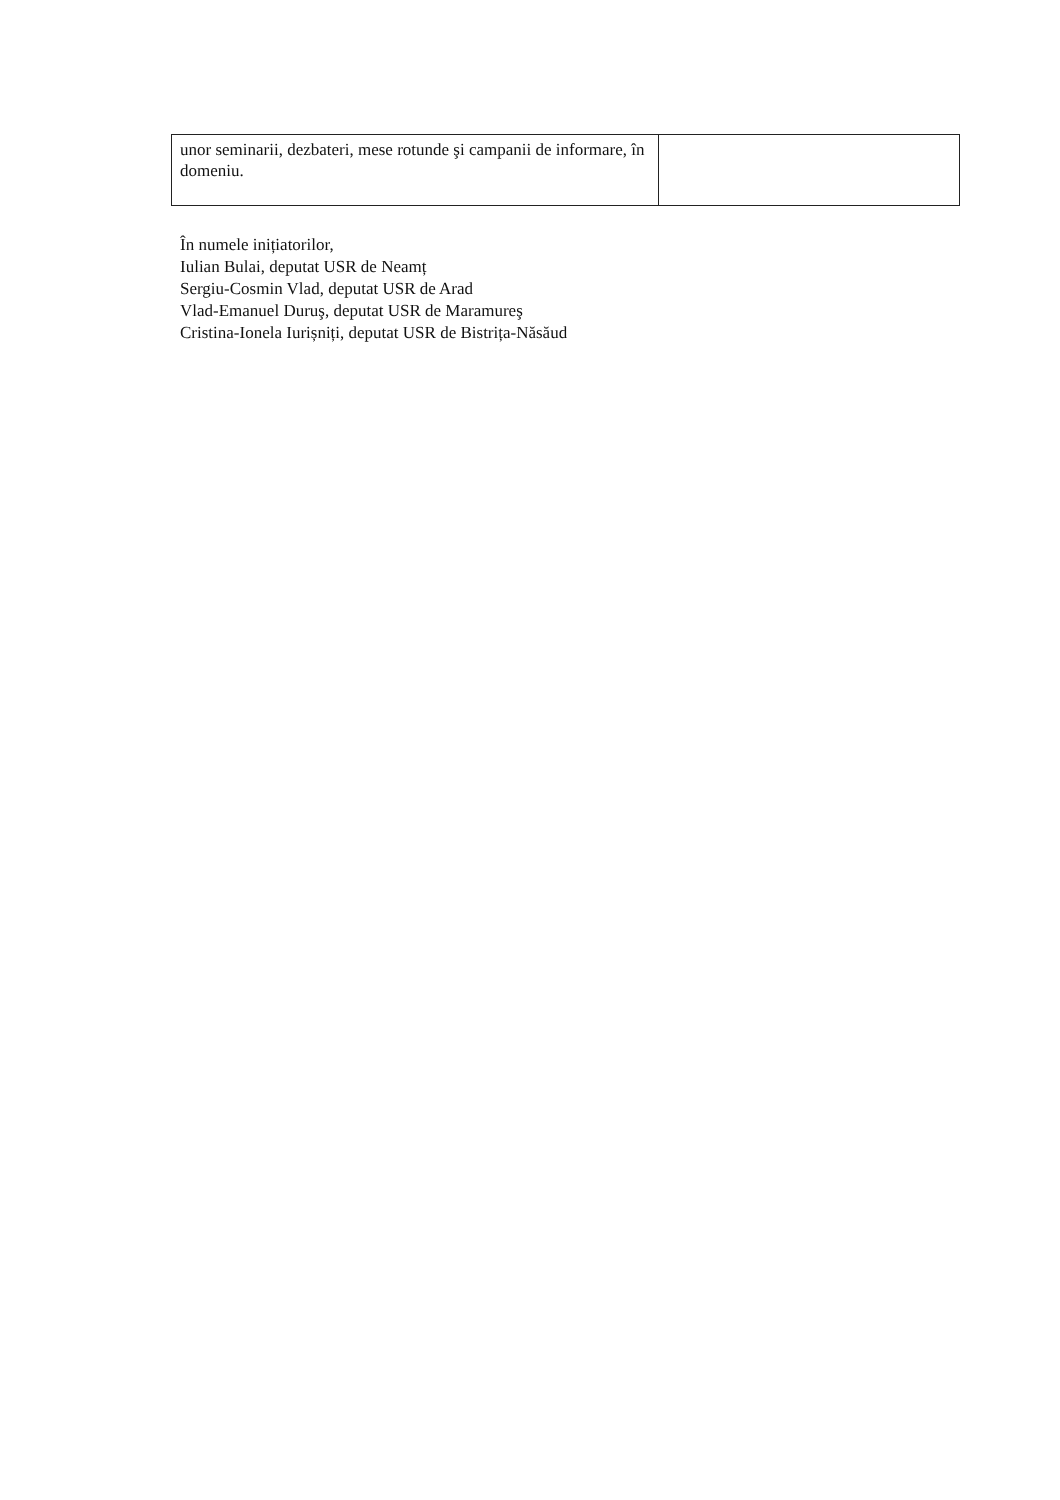| unor seminarii, dezbateri, mese rotunde şi campanii de informare, în domeniu. | |
În numele inițiatorilor,
Iulian Bulai, deputat USR de Neamț
Sergiu-Cosmin Vlad, deputat USR de Arad
Vlad-Emanuel Duruş, deputat USR de Maramureş
Cristina-Ionela Iurișniți, deputat USR de Bistrița-Năsăud